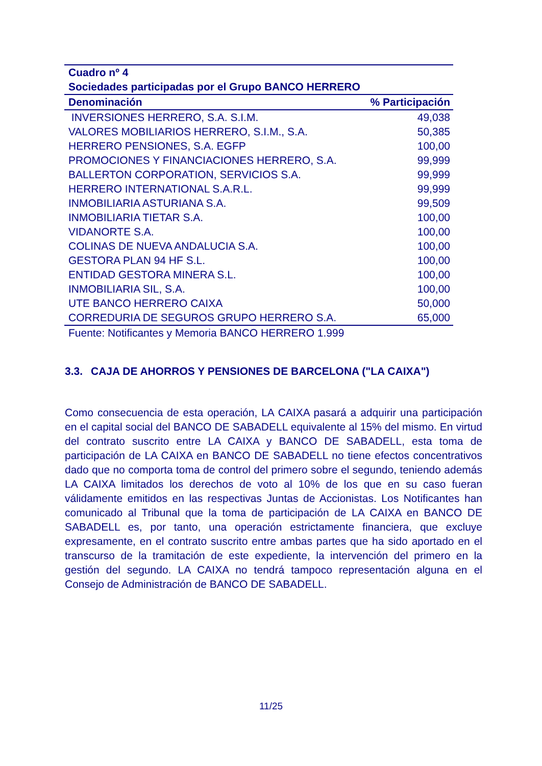| Cuadro nº 4 | |
| --- | --- |
| Sociedades participadas por el Grupo BANCO HERRERO | |
| Denominación | % Participación |
| INVERSIONES HERRERO, S.A. S.I.M. | 49,038 |
| VALORES MOBILIARIOS HERRERO, S.I.M., S.A. | 50,385 |
| HERRERO PENSIONES, S.A. EGFP | 100,00 |
| PROMOCIONES Y FINANCIACIONES HERRERO, S.A. | 99,999 |
| BALLERTON CORPORATION, SERVICIOS S.A. | 99,999 |
| HERRERO INTERNATIONAL S.A.R.L. | 99,999 |
| INMOBILIARIA ASTURIANA S.A. | 99,509 |
| INMOBILIARIA TIETAR S.A. | 100,00 |
| VIDANORTE S.A. | 100,00 |
| COLINAS DE NUEVA ANDALUCIA S.A. | 100,00 |
| GESTORA PLAN 94 HF S.L. | 100,00 |
| ENTIDAD GESTORA MINERA S.L. | 100,00 |
| INMOBILIARIA SIL, S.A. | 100,00 |
| UTE BANCO HERRERO CAIXA | 50,000 |
| CORREDURIA DE SEGUROS GRUPO HERRERO S.A. | 65,000 |
| Fuente: Notificantes y Memoria BANCO HERRERO 1.999 | |
3.3. CAJA DE AHORROS Y PENSIONES DE BARCELONA ("LA CAIXA")
Como consecuencia de esta operación, LA CAIXA pasará a adquirir una participación en el capital social del BANCO DE SABADELL equivalente al 15% del mismo. En virtud del contrato suscrito entre LA CAIXA y BANCO DE SABADELL, esta toma de participación de LA CAIXA en BANCO DE SABADELL no tiene efectos concentrativos dado que no comporta toma de control del primero sobre el segundo, teniendo además LA CAIXA limitados los derechos de voto al 10% de los que en su caso fueran válidamente emitidos en las respectivas Juntas de Accionistas. Los Notificantes han comunicado al Tribunal que la toma de participación de LA CAIXA en BANCO DE SABADELL es, por tanto, una operación estrictamente financiera, que excluye expresamente, en el contrato suscrito entre ambas partes que ha sido aportado en el transcurso de la tramitación de este expediente, la intervención del primero en la gestión del segundo. LA CAIXA no tendrá tampoco representación alguna en el Consejo de Administración de BANCO DE SABADELL.
11/25